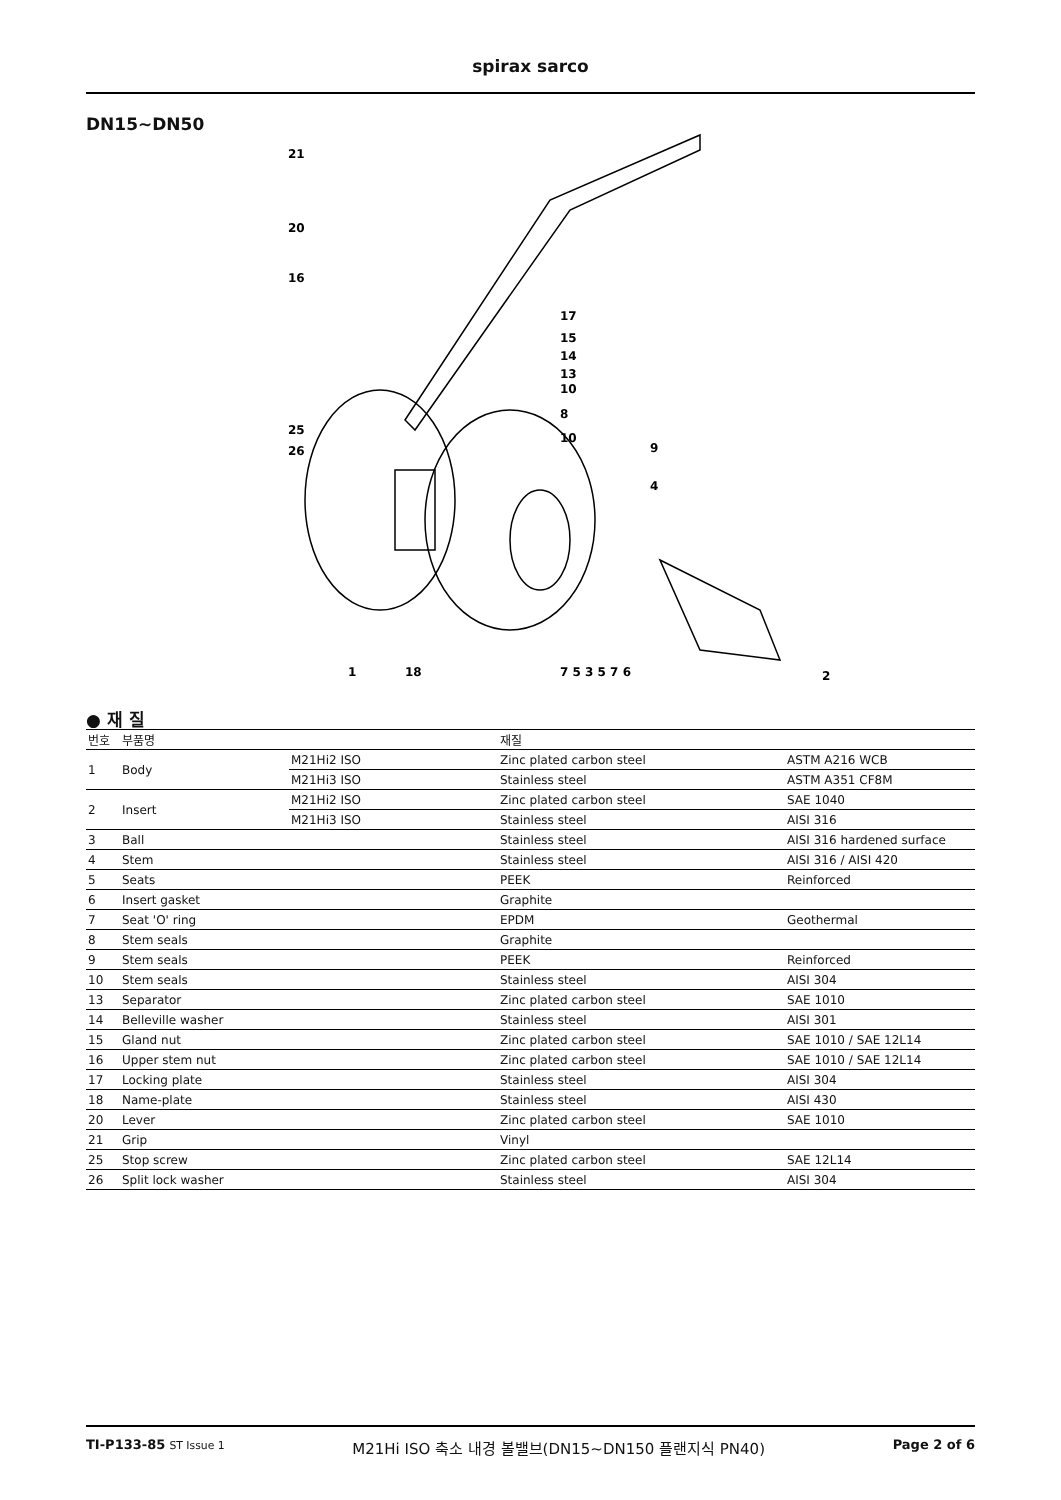spirax sarco
DN15~DN50
21
20
16
17
15
14
13
10
8
10
25
26
9
4
1
18
7 5 3 5 7 6
2
● 재 질
| 번호 | 부품명 | | 재질 | |
| --- | --- | --- | --- | --- |
| 1 | Body | M21Hi2 ISO | Zinc plated carbon steel | ASTM A216 WCB |
| | | M21Hi3 ISO | Stainless steel | ASTM A351 CF8M |
| 2 | Insert | M21Hi2 ISO | Zinc plated carbon steel | SAE 1040 |
| | | M21Hi3 ISO | Stainless steel | AISI 316 |
| 3 | Ball | | Stainless steel | AISI 316 hardened surface |
| 4 | Stem | | Stainless steel | AISI 316 / AISI 420 |
| 5 | Seats | | PEEK | Reinforced |
| 6 | Insert gasket | | Graphite | |
| 7 | Seat 'O' ring | | EPDM | Geothermal |
| 8 | Stem seals | | Graphite | |
| 9 | Stem seals | | PEEK | Reinforced |
| 10 | Stem seals | | Stainless steel | AISI 304 |
| 13 | Separator | | Zinc plated carbon steel | SAE 1010 |
| 14 | Belleville washer | | Stainless steel | AISI 301 |
| 15 | Gland nut | | Zinc plated carbon steel | SAE 1010 / SAE 12L14 |
| 16 | Upper stem nut | | Zinc plated carbon steel | SAE 1010 / SAE 12L14 |
| 17 | Locking plate | | Stainless steel | AISI 304 |
| 18 | Name-plate | | Stainless steel | AISI 430 |
| 20 | Lever | | Zinc plated carbon steel | SAE 1010 |
| 21 | Grip | | Vinyl | |
| 25 | Stop screw | | Zinc plated carbon steel | SAE 12L14 |
| 26 | Split lock washer | | Stainless steel | AISI 304 |
TI-P133-85 ST Issue 1 M21Hi ISO 축소 내경 볼밸브(DN15~DN150 플랜지식 PN40) Page 2 of 6